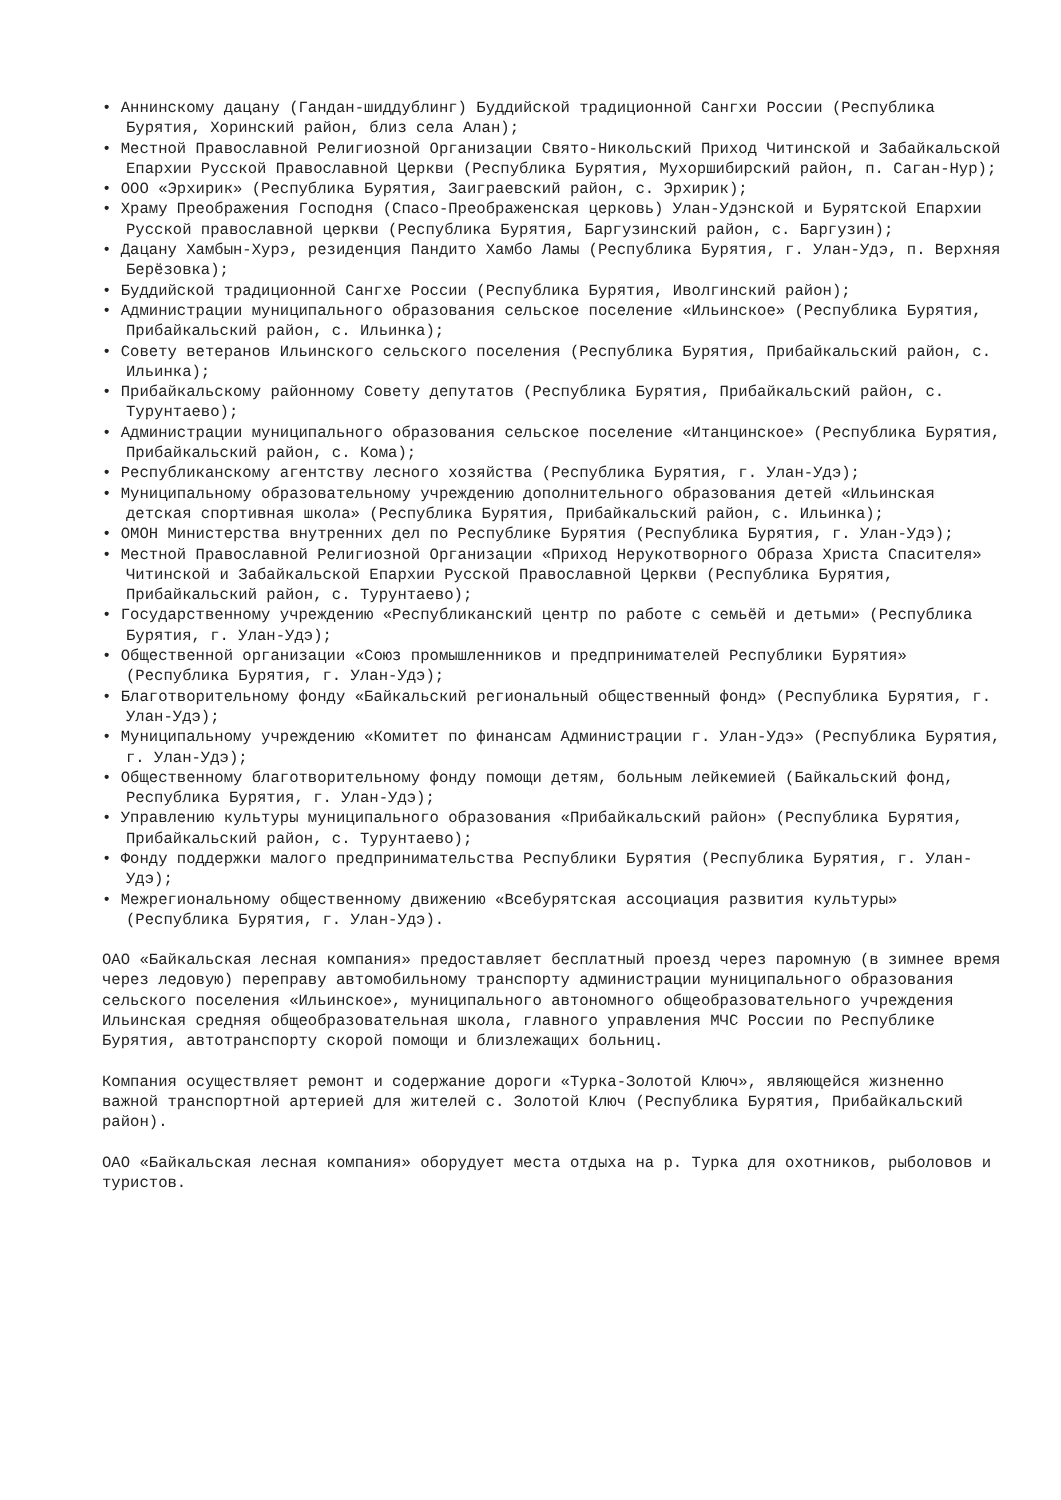• Аннинскому дацану (Гандан-шиддублинг) Буддийской традиционной Сангхи России (Республика Бурятия, Хоринский район, близ села Алан);
• Местной Православной Религиозной Организации Свято-Никольский Приход Читинской и Забайкальской Епархии Русской Православной Церкви (Республика Бурятия, Мухоршибирский район, п. Саган-Нур);
• ООО «Эрхирик» (Республика Бурятия, Заиграевский район, с. Эрхирик);
• Храму Преображения Господня (Спасо-Преображенская церковь) Улан-Удэнской и Бурятской Епархии Русской православной церкви (Республика Бурятия, Баргузинский район, с. Баргузин);
• Дацану Хамбын-Хурэ, резиденция Пандито Хамбо Ламы (Республика Бурятия, г. Улан-Удэ, п. Верхняя Берёзовка);
• Буддийской традиционной Сангхе России (Республика Бурятия, Иволгинский район);
• Администрации муниципального образования сельское поселение «Ильинское» (Республика Бурятия, Прибайкальский район, с. Ильинка);
• Совету ветеранов Ильинского сельского поселения (Республика Бурятия, Прибайкальский район, с. Ильинка);
• Прибайкальскому районному Совету депутатов (Республика Бурятия, Прибайкальский район, с. Турунтаево);
• Администрации муниципального образования сельское поселение «Итанцинское» (Республика Бурятия, Прибайкальский район, с. Кома);
• Республиканскому агентству лесного хозяйства (Республика Бурятия, г. Улан-Удэ);
• Муниципальному образовательному учреждению дополнительного образования детей «Ильинская детская спортивная школа» (Республика Бурятия, Прибайкальский район, с. Ильинка);
• ОМОН Министерства внутренних дел по Республике Бурятия (Республика Бурятия, г. Улан-Удэ);
• Местной Православной Религиозной Организации «Приход Нерукотворного Образа Христа Спасителя» Читинской и Забайкальской Епархии Русской Православной Церкви (Республика Бурятия, Прибайкальский район, с. Турунтаево);
• Государственному учреждению «Республиканский центр по работе с семьёй и детьми» (Республика Бурятия, г. Улан-Удэ);
• Общественной организации «Союз промышленников и предпринимателей Республики Бурятия» (Республика Бурятия, г. Улан-Удэ);
• Благотворительному фонду «Байкальский региональный общественный фонд» (Республика Бурятия, г. Улан-Удэ);
• Муниципальному учреждению «Комитет по финансам Администрации г. Улан-Удэ» (Республика Бурятия, г. Улан-Удэ);
• Общественному благотворительному фонду помощи детям, больным лейкемией (Байкальский фонд, Республика Бурятия, г. Улан-Удэ);
• Управлению культуры муниципального образования «Прибайкальский район» (Республика Бурятия, Прибайкальский район, с. Турунтаево);
• Фонду поддержки малого предпринимательства Республики Бурятия (Республика Бурятия, г. Улан-Удэ);
• Межрегиональному общественному движению «Всебурятская ассоциация развития культуры» (Республика Бурятия, г. Улан-Удэ).
ОАО «Байкальская лесная компания» предоставляет бесплатный проезд через паромную (в зимнее время через ледовую) переправу автомобильному транспорту администрации муниципального образования сельского поселения «Ильинское», муниципального автономного общеобразовательного учреждения Ильинская средняя общеобразовательная школа, главного управления МЧС России по Республике Бурятия, автотранспорту скорой помощи и близлежащих больниц.
Компания осуществляет ремонт и содержание дороги «Турка-Золотой Ключ», являющейся жизненно важной транспортной артерией для жителей с. Золотой Ключ (Республика Бурятия, Прибайкальский район).
ОАО «Байкальская лесная компания» оборудует места отдыха на р. Турка для охотников, рыболовов и туристов.